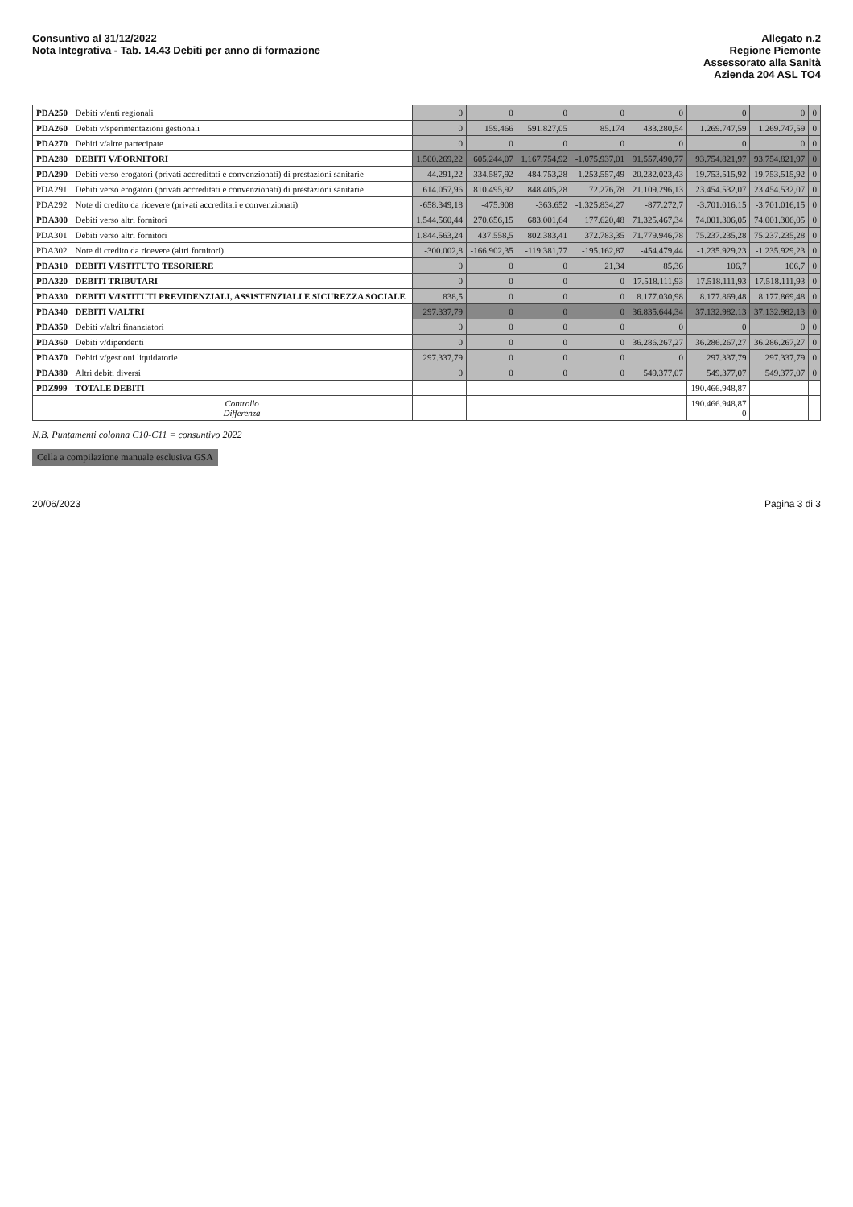Consuntivo al 31/12/2022
Nota Integrativa - Tab. 14.43 Debiti per anno di formazione
Allegato n.2
Regione Piemonte
Assessorato alla Sanità
Azienda 204 ASL TO4
| PDA250 | Debiti v/enti regionali | 0 | 0 | 0 | 0 | 0 | 0 | 0 | 0 |
| PDA260 | Debiti v/sperimentazioni gestionali | 0 | 159.466 | 591.827,05 | 85.174 | 433.280,54 | 1.269.747,59 | 1.269.747,59 | 0 |
| PDA270 | Debiti v/altre partecipate | 0 | 0 | 0 | 0 | 0 | 0 | 0 | 0 |
| PDA280 | DEBITI V/FORNITORI | 1.500.269,22 | 605.244,07 | 1.167.754,92 | -1.075.937,01 | 91.557.490,77 | 93.754.821,97 | 93.754.821,97 | 0 |
| PDA290 | Debiti verso erogatori (privati accreditati e convenzionati) di prestazioni sanitarie | -44.291,22 | 334.587,92 | 484.753,28 | -1.253.557,49 | 20.232.023,43 | 19.753.515,92 | 19.753.515,92 | 0 |
| PDA291 | Debiti verso erogatori (privati accreditati e convenzionati) di prestazioni sanitarie | 614.057,96 | 810.495,92 | 848.405,28 | 72.276,78 | 21.109.296,13 | 23.454.532,07 | 23.454.532,07 | 0 |
| PDA292 | Note di credito da ricevere (privati accreditati e convenzionati) | -658.349,18 | -475.908 | -363.652 | -1.325.834,27 | -877.272,7 | -3.701.016,15 | -3.701.016,15 | 0 |
| PDA300 | Debiti verso altri fornitori | 1.544.560,44 | 270.656,15 | 683.001,64 | 177.620,48 | 71.325.467,34 | 74.001.306,05 | 74.001.306,05 | 0 |
| PDA301 | Debiti verso altri fornitori | 1.844.563,24 | 437.558,5 | 802.383,41 | 372.783,35 | 71.779.946,78 | 75.237.235,28 | 75.237.235,28 | 0 |
| PDA302 | Note di credito da ricevere (altri fornitori) | -300.002,8 | -166.902,35 | -119.381,77 | -195.162,87 | -454.479,44 | -1.235.929,23 | -1.235.929,23 | 0 |
| PDA310 | DEBITI V/ISTITUTO TESORIERE | 0 | 0 | 0 | 21,34 | 85,36 | 106,7 | 106,7 | 0 |
| PDA320 | DEBITI TRIBUTARI | 0 | 0 | 0 | 0 | 17.518.111,93 | 17.518.111,93 | 17.518.111,93 | 0 |
| PDA330 | DEBITI V/ISTITUTI PREVIDENZIALI, ASSISTENZIALI E SICUREZZA SOCIALE | 838,5 | 0 | 0 | 0 | 8.177.030,98 | 8.177.869,48 | 8.177.869,48 | 0 |
| PDA340 | DEBITI V/ALTRI | 297.337,79 | 0 | 0 | 0 | 36.835.644,34 | 37.132.982,13 | 37.132.982,13 | 0 |
| PDA350 | Debiti v/altri finanziatori | 0 | 0 | 0 | 0 | 0 | 0 | 0 | 0 |
| PDA360 | Debiti v/dipendenti | 0 | 0 | 0 | 0 | 36.286.267,27 | 36.286.267,27 | 36.286.267,27 | 0 |
| PDA370 | Debiti v/gestioni liquidatorie | 297.337,79 | 0 | 0 | 0 | 0 | 297.337,79 | 297.337,79 | 0 |
| PDA380 | Altri debiti diversi | 0 | 0 | 0 | 0 | 549.377,07 | 549.377,07 | 549.377,07 | 0 |
| PDZ999 | TOTALE DEBITI | | | | | | 190.466.948,87 | | |
| | Controllo Differenza | | | | | | 190.466.948,87 0 | | |
N.B. Puntamenti colonna C10-C11 = consuntivo 2022
Cella a compilazione manuale esclusiva GSA
20/06/2023 Pagina 3 di 3